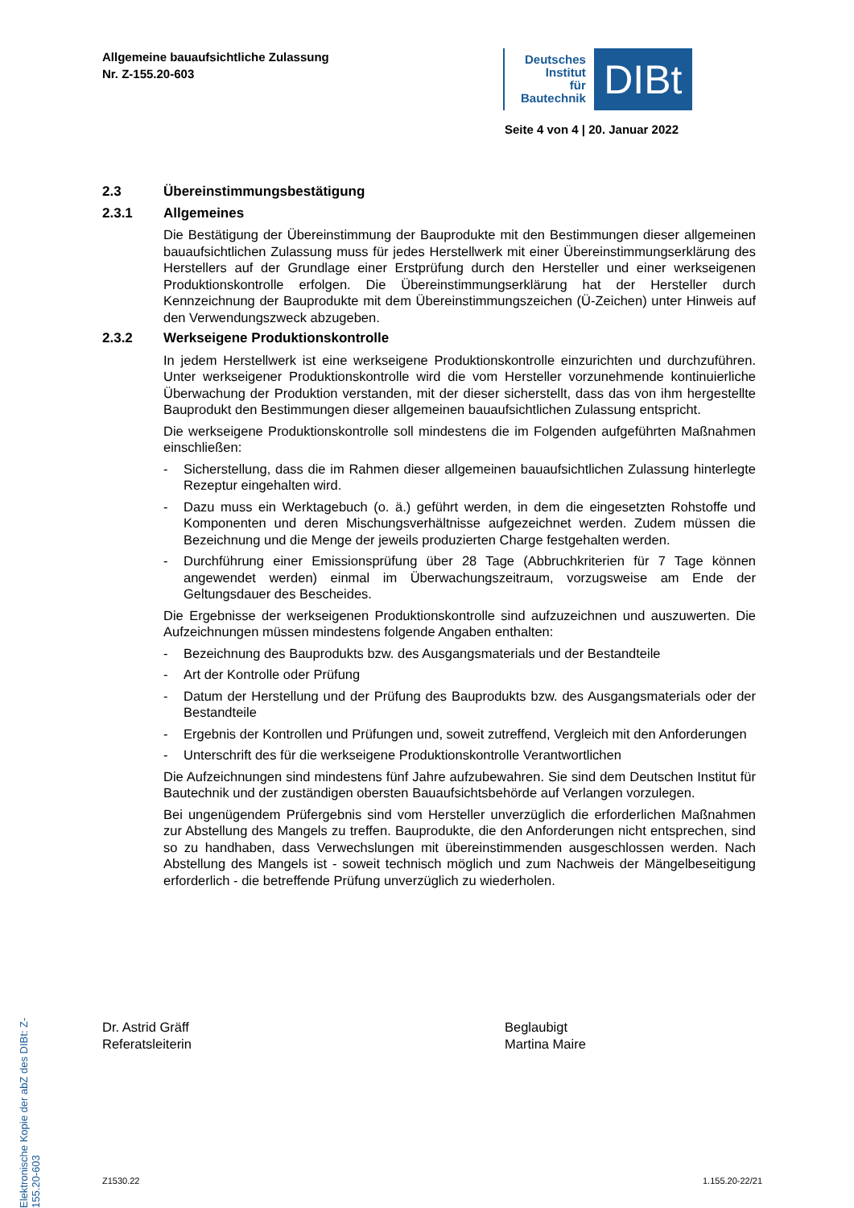Allgemeine bauaufsichtliche Zulassung
Nr. Z-155.20-603
Deutsches
Institut
für
Bautechnik
DIBt
Seite 4 von 4 | 20. Januar 2022
2.3 Übereinstimmungsbestätigung
2.3.1 Allgemeines
Die Bestätigung der Übereinstimmung der Bauprodukte mit den Bestimmungen dieser allgemeinen bauaufsichtlichen Zulassung muss für jedes Herstellwerk mit einer Übereinstimmungserklärung des Herstellers auf der Grundlage einer Erstprüfung durch den Hersteller und einer werkseigenen Produktionskontrolle erfolgen. Die Übereinstimmungserklärung hat der Hersteller durch Kennzeichnung der Bauprodukte mit dem Übereinstimmungszeichen (Ü-Zeichen) unter Hinweis auf den Verwendungszweck abzugeben.
2.3.2 Werkseigene Produktionskontrolle
In jedem Herstellwerk ist eine werkseigene Produktionskontrolle einzurichten und durchzuführen. Unter werkseigener Produktionskontrolle wird die vom Hersteller vorzunehmende kontinuierliche Überwachung der Produktion verstanden, mit der dieser sicherstellt, dass das von ihm hergestellte Bauprodukt den Bestimmungen dieser allgemeinen bauaufsichtlichen Zulassung entspricht.
Die werkseigene Produktionskontrolle soll mindestens die im Folgenden aufgeführten Maßnahmen einschließen:
- Sicherstellung, dass die im Rahmen dieser allgemeinen bauaufsichtlichen Zulassung hinterlegte Rezeptur eingehalten wird.
- Dazu muss ein Werktagebuch (o. ä.) geführt werden, in dem die eingesetzten Rohstoffe und Komponenten und deren Mischungsverhältnisse aufgezeichnet werden. Zudem müssen die Bezeichnung und die Menge der jeweils produzierten Charge festgehalten werden.
- Durchführung einer Emissionsprüfung über 28 Tage (Abbruchkriterien für 7 Tage können angewendet werden) einmal im Überwachungszeitraum, vorzugsweise am Ende der Geltungsdauer des Bescheides.
Die Ergebnisse der werkseigenen Produktionskontrolle sind aufzuzeichnen und auszuwerten. Die Aufzeichnungen müssen mindestens folgende Angaben enthalten:
- Bezeichnung des Bauprodukts bzw. des Ausgangsmaterials und der Bestandteile
- Art der Kontrolle oder Prüfung
- Datum der Herstellung und der Prüfung des Bauprodukts bzw. des Ausgangsmaterials oder der Bestandteile
- Ergebnis der Kontrollen und Prüfungen und, soweit zutreffend, Vergleich mit den Anforderungen
- Unterschrift des für die werkseigene Produktionskontrolle Verantwortlichen
Die Aufzeichnungen sind mindestens fünf Jahre aufzubewahren. Sie sind dem Deutschen Institut für Bautechnik und der zuständigen obersten Bauaufsichtsbehörde auf Verlangen vorzulegen.
Bei ungenügendem Prüfergebnis sind vom Hersteller unverzüglich die erforderlichen Maßnahmen zur Abstellung des Mangels zu treffen. Bauprodukte, die den Anforderungen nicht entsprechen, sind so zu handhaben, dass Verwechslungen mit übereinstimmenden ausgeschlossen werden. Nach Abstellung des Mangels ist - soweit technisch möglich und zum Nachweis der Mängelbeseitigung erforderlich - die betreffende Prüfung unverzüglich zu wiederholen.
Elektronische Kopie der abZ des DIBt: Z-155.20-603
Dr. Astrid Gräff
Referatsleiterin
Beglaubigt
Martina Maire
Z1530.22 1.155.20-22/21